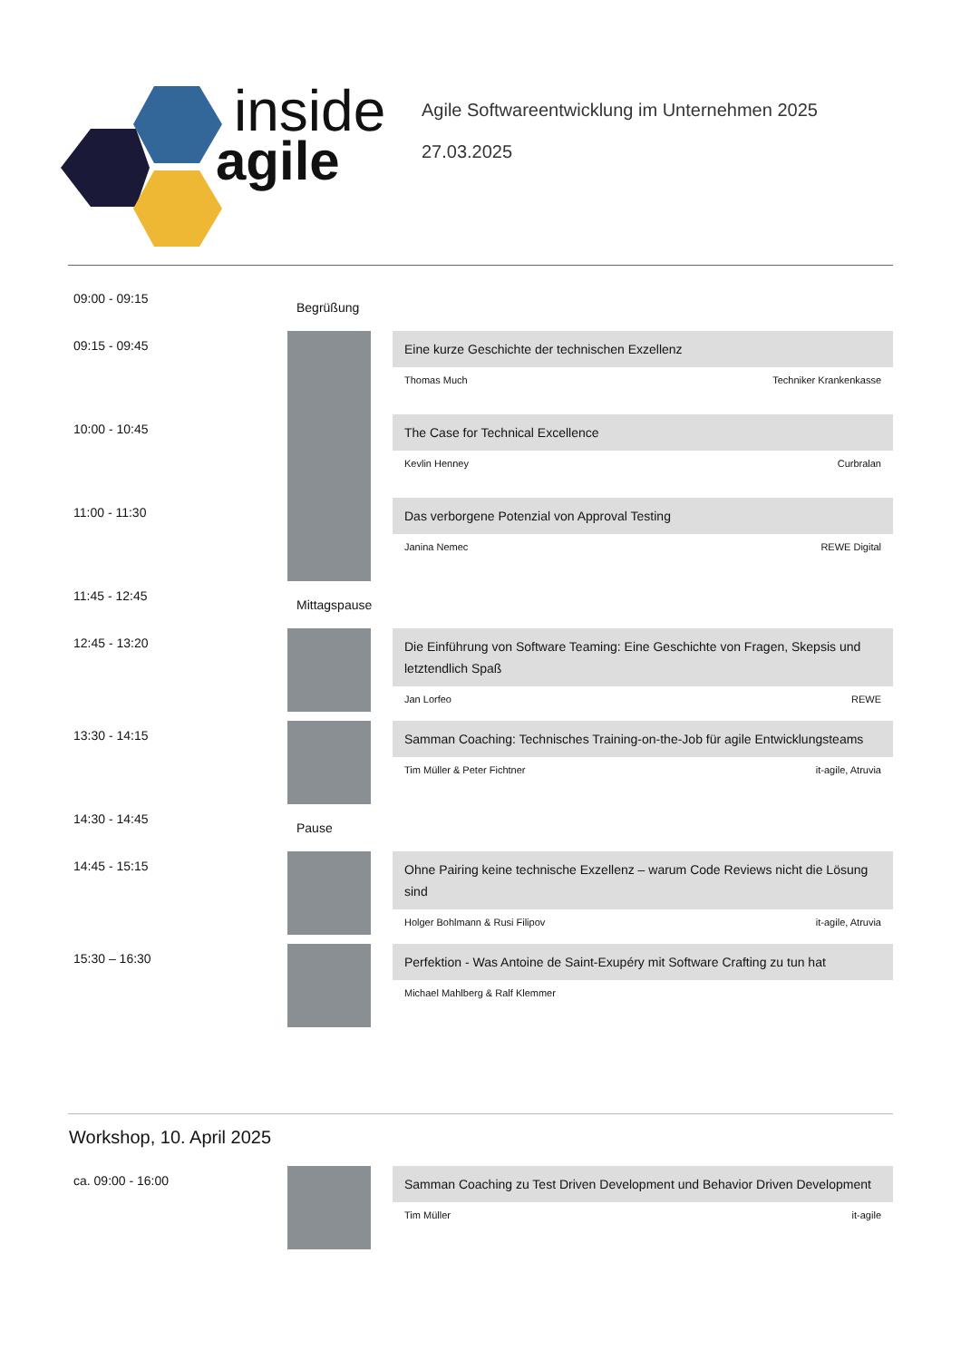inside
agile
Agile Softwareentwicklung im Unternehmen 2025
27.03.2025
09:00 - 09:15
Begrüßung
09:15 - 09:45
Eine kurze Geschichte der technischen Exzellenz
Thomas Much Techniker Krankenkasse
10:00 - 10:45
The Case for Technical Excellence
Kevlin Henney Curbralan
11:00 - 11:30
Das verborgene Potenzial von Approval Testing
Janina Nemec REWE Digital
11:45 - 12:45
Mittagspause
12:45 - 13:20
Die Einführung von Software Teaming: Eine Geschichte von Fragen, Skepsis und letztendlich Spaß
Jan Lorfeo REWE
13:30 - 14:15
Samman Coaching: Technisches Training-on-the-Job für agile Entwicklungsteams
Tim Müller & Peter Fichtner it-agile, Atruvia
14:30 - 14:45
Pause
14:45 - 15:15
Ohne Pairing keine technische Exzellenz – warum Code Reviews nicht die Lösung sind
Holger Bohlmann & Rusi Filipov it-agile, Atruvia
15:30 – 16:30
Perfektion - Was Antoine de Saint-Exupéry mit Software Crafting zu tun hat
Michael Mahlberg & Ralf Klemmer
Workshop, 10. April 2025
ca. 09:00 - 16:00
Samman Coaching zu Test Driven Development und Behavior Driven Development
Tim Müller it-agile